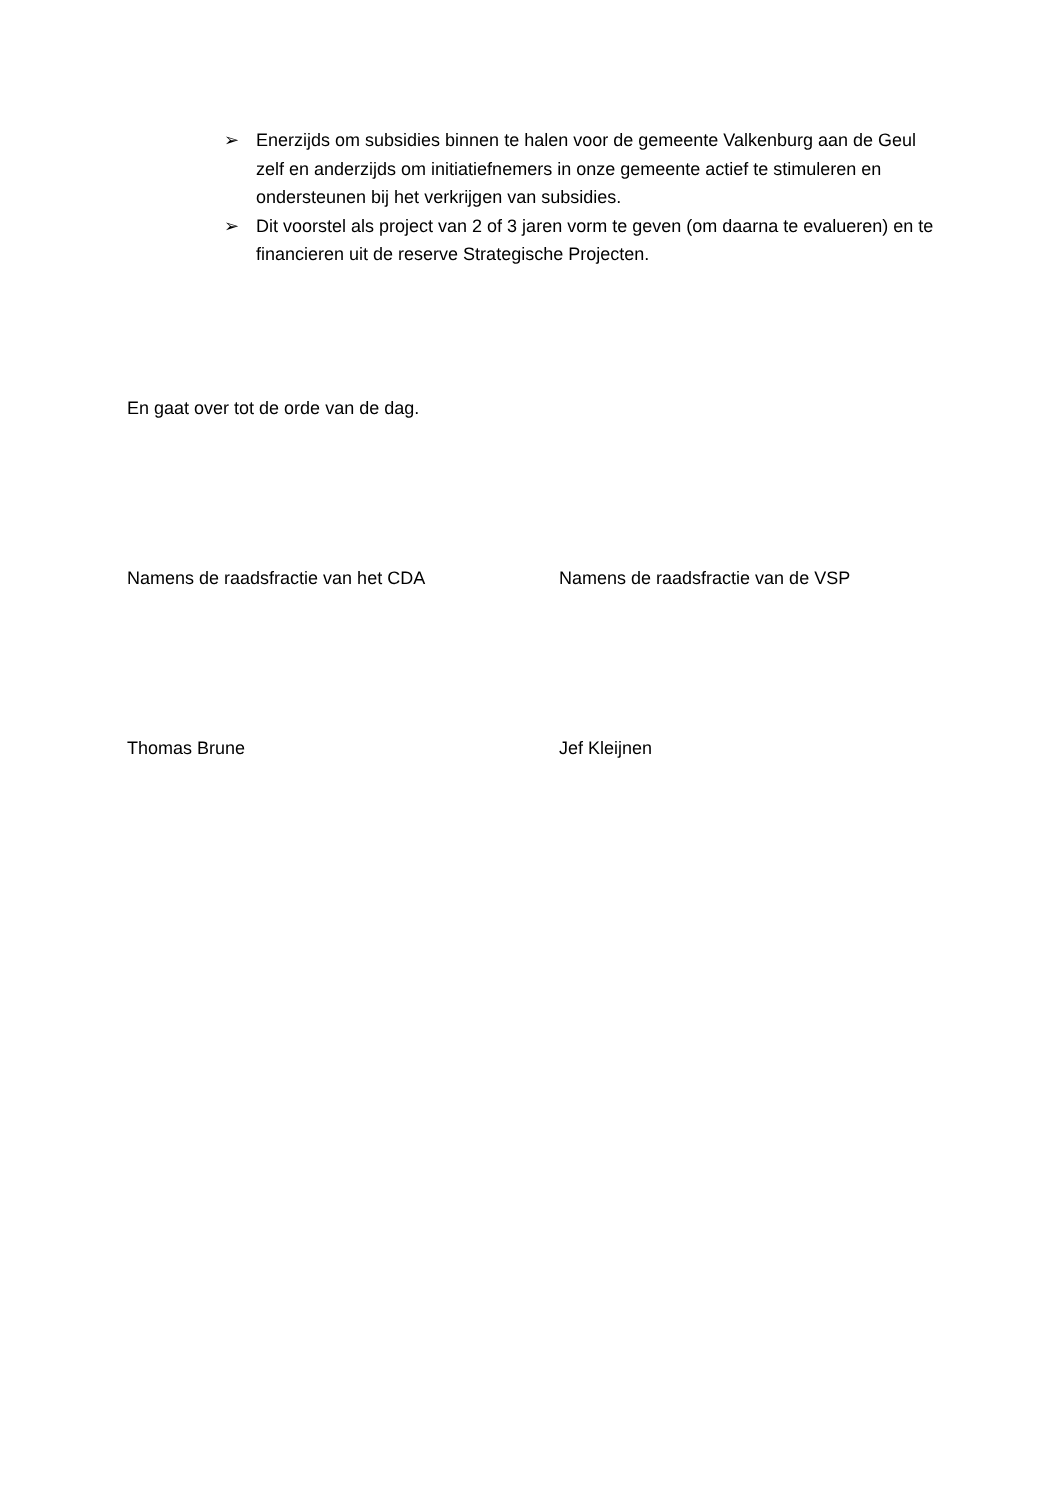➢ Enerzijds om subsidies binnen te halen voor de gemeente Valkenburg aan de Geul zelf en anderzijds om initiatiefnemers in onze gemeente actief te stimuleren en ondersteunen bij het verkrijgen van subsidies.
➢ Dit voorstel als project van 2 of 3 jaren vorm te geven (om daarna te evalueren) en te financieren uit de reserve Strategische Projecten.
En gaat over tot de orde van de dag.
Namens de raadsfractie van het CDA Namens de raadsfractie van de VSP
Thomas Brune Jef Kleijnen